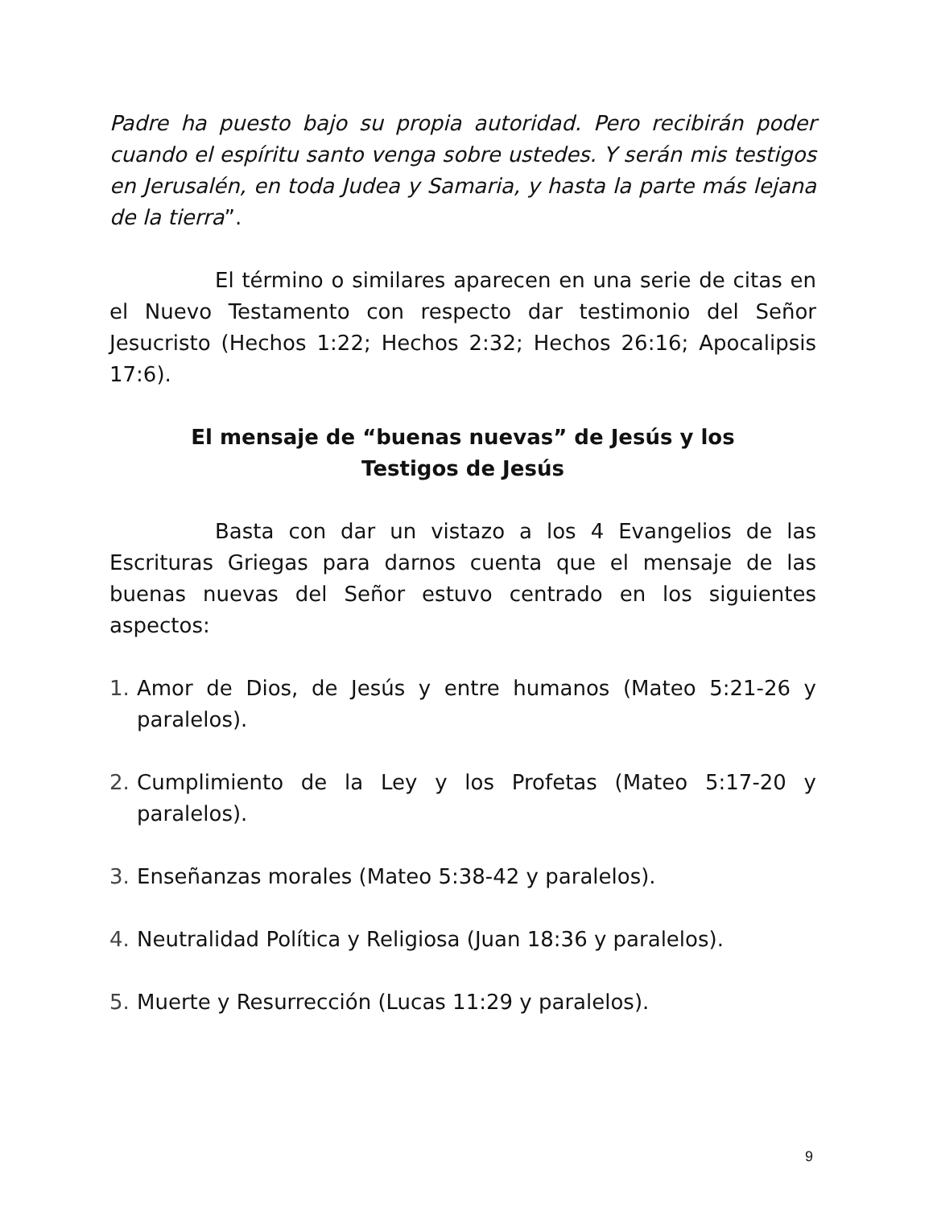Padre ha puesto bajo su propia autoridad. Pero recibirán poder cuando el espíritu santo venga sobre ustedes. Y serán mis testigos en Jerusalén, en toda Judea y Samaria, y hasta la parte más lejana de la tierra”.
El término o similares aparecen en una serie de citas en el Nuevo Testamento con respecto dar testimonio del Señor Jesucristo (Hechos 1:22; Hechos 2:32; Hechos 26:16; Apocalipsis 17:6).
El mensaje de “buenas nuevas” de Jesús y los
Testigos de Jesús
Basta con dar un vistazo a los 4 Evangelios de las Escrituras Griegas para darnos cuenta que el mensaje de las buenas nuevas del Señor estuvo centrado en los siguientes aspectos:
1. Amor de Dios, de Jesús y entre humanos (Mateo 5:21-26 y paralelos).
2. Cumplimiento de la Ley y los Profetas (Mateo 5:17-20 y paralelos).
3. Enseñanzas morales (Mateo 5:38-42 y paralelos).
4. Neutralidad Política y Religiosa (Juan 18:36 y paralelos).
5. Muerte y Resurrección (Lucas 11:29 y paralelos).
9